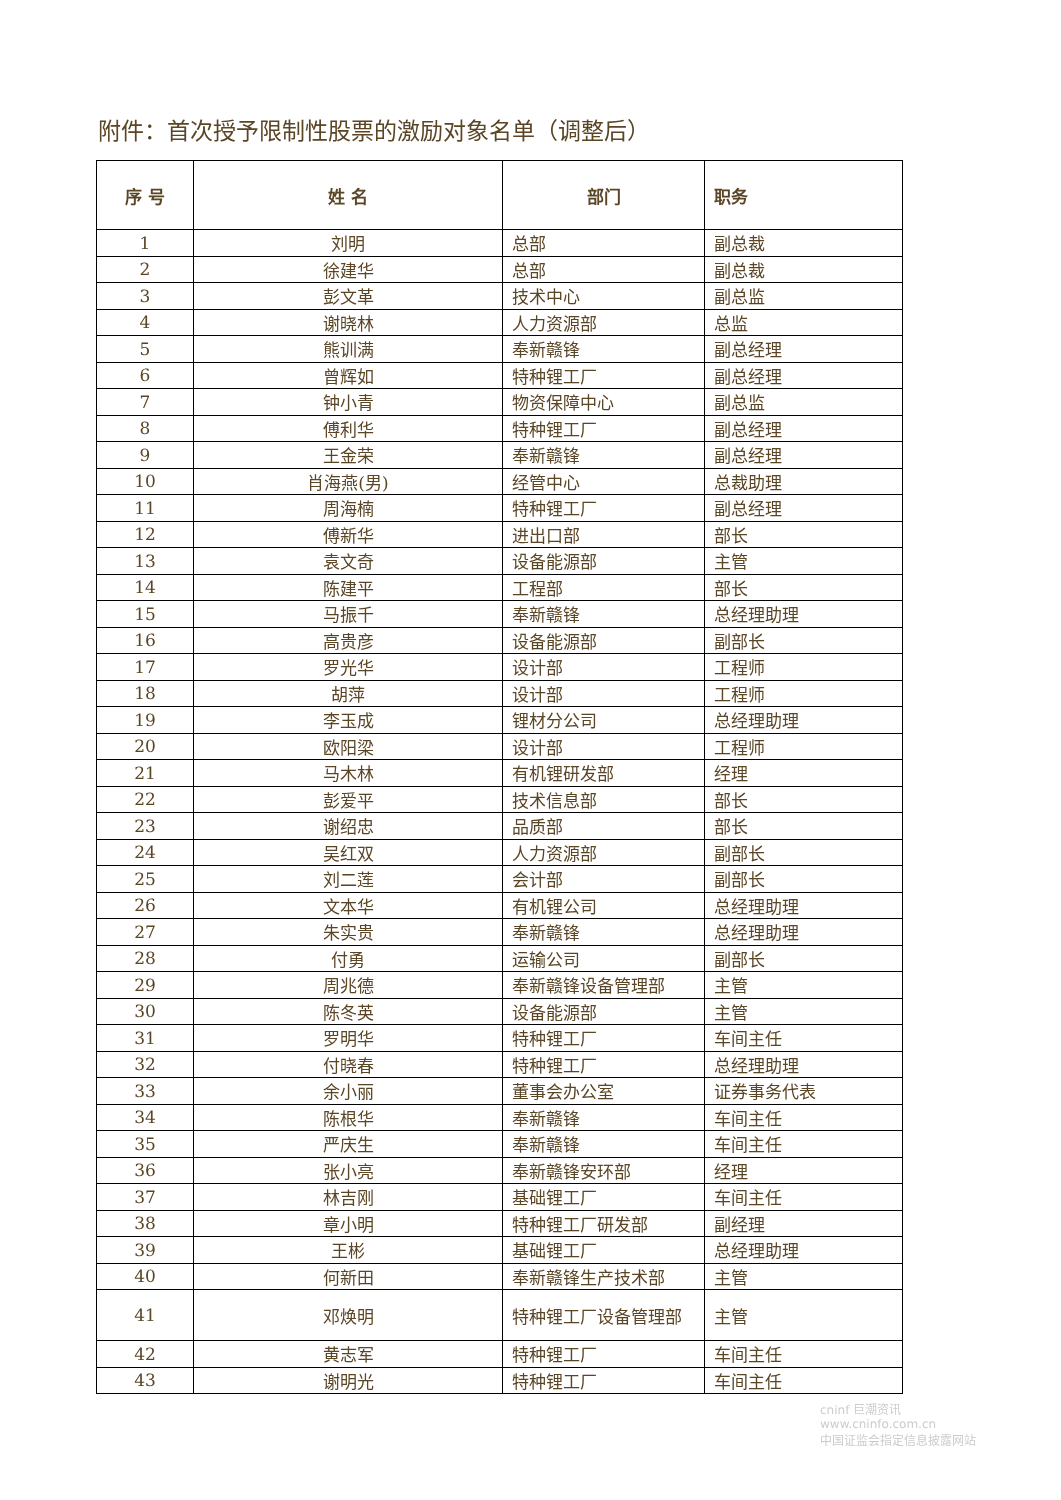附件：首次授予限制性股票的激励对象名单（调整后）
| 序 号 | 姓 名 | 部门 | 职务 |
| --- | --- | --- | --- |
| 1 | 刘明 | 总部 | 副总裁 |
| 2 | 徐建华 | 总部 | 副总裁 |
| 3 | 彭文革 | 技术中心 | 副总监 |
| 4 | 谢晓林 | 人力资源部 | 总监 |
| 5 | 熊训满 | 奉新赣锋 | 副总经理 |
| 6 | 曾辉如 | 特种锂工厂 | 副总经理 |
| 7 | 钟小青 | 物资保障中心 | 副总监 |
| 8 | 傅利华 | 特种锂工厂 | 副总经理 |
| 9 | 王金荣 | 奉新赣锋 | 副总经理 |
| 10 | 肖海燕(男) | 经管中心 | 总裁助理 |
| 11 | 周海楠 | 特种锂工厂 | 副总经理 |
| 12 | 傅新华 | 进出口部 | 部长 |
| 13 | 袁文奇 | 设备能源部 | 主管 |
| 14 | 陈建平 | 工程部 | 部长 |
| 15 | 马振千 | 奉新赣锋 | 总经理助理 |
| 16 | 高贵彦 | 设备能源部 | 副部长 |
| 17 | 罗光华 | 设计部 | 工程师 |
| 18 | 胡萍 | 设计部 | 工程师 |
| 19 | 李玉成 | 锂材分公司 | 总经理助理 |
| 20 | 欧阳梁 | 设计部 | 工程师 |
| 21 | 马木林 | 有机锂研发部 | 经理 |
| 22 | 彭爱平 | 技术信息部 | 部长 |
| 23 | 谢绍忠 | 品质部 | 部长 |
| 24 | 吴红双 | 人力资源部 | 副部长 |
| 25 | 刘二莲 | 会计部 | 副部长 |
| 26 | 文本华 | 有机锂公司 | 总经理助理 |
| 27 | 朱实贵 | 奉新赣锋 | 总经理助理 |
| 28 | 付勇 | 运输公司 | 副部长 |
| 29 | 周兆德 | 奉新赣锋设备管理部 | 主管 |
| 30 | 陈冬英 | 设备能源部 | 主管 |
| 31 | 罗明华 | 特种锂工厂 | 车间主任 |
| 32 | 付晓春 | 特种锂工厂 | 总经理助理 |
| 33 | 余小丽 | 董事会办公室 | 证券事务代表 |
| 34 | 陈根华 | 奉新赣锋 | 车间主任 |
| 35 | 严庆生 | 奉新赣锋 | 车间主任 |
| 36 | 张小亮 | 奉新赣锋安环部 | 经理 |
| 37 | 林吉刚 | 基础锂工厂 | 车间主任 |
| 38 | 章小明 | 特种锂工厂研发部 | 副经理 |
| 39 | 王彬 | 基础锂工厂 | 总经理助理 |
| 40 | 何新田 | 奉新赣锋生产技术部 | 主管 |
| 41 | 邓焕明 | 特种锂工厂设备管理部 | 主管 |
| 42 | 黄志军 | 特种锂工厂 | 车间主任 |
| 43 | 谢明光 | 特种锂工厂 | 车间主任 |
cninf 巨潮资讯
www.cninfo.com.cn
中国证监会指定信息披露网站